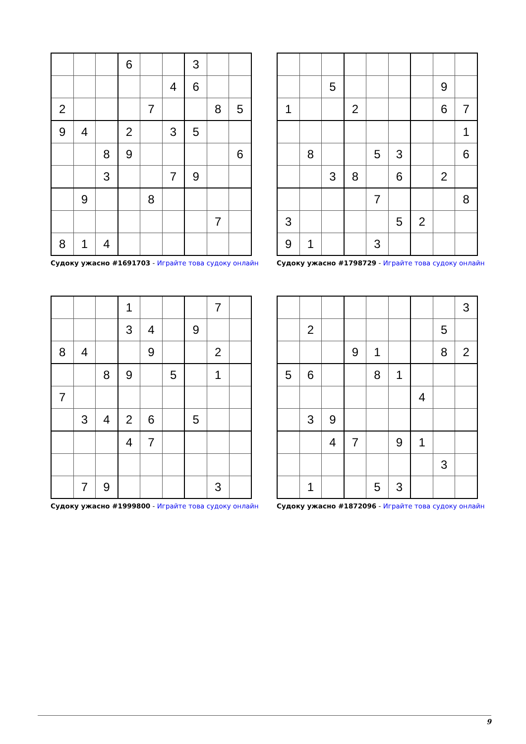| | | | 6 | | | 3 | | |
| | | | | | 4 | 6 | | |
| 2 | | | | 7 | | | 8 | 5 |
| 9 | 4 | | 2 | | 3 | 5 | | |
| | | 8 | 9 | | | | | 6 |
| | | 3 | | | 7 | 9 | | |
| | 9 | | | 8 | | | | |
| | | | | | | | 7 | |
| 8 | 1 | 4 | | | | | | |
Судоку ужасно #1691703 - Играйте това судоку онлайн
| | | 5 | | | | | 9 | |
| 1 | | | 2 | | | | 6 | 7 |
| | | | | | | | | 1 |
| | 8 | | | 5 | 3 | | | 6 |
| | | 3 | 8 | | 6 | | 2 | |
| | | | | 7 | | | | 8 |
| 3 | | | | | 5 | 2 | | |
| 9 | 1 | | | 3 | | | | |
Судоку ужасно #1798729 - Играйте това судоку онлайн
| | | | 1 | | | | 7 | |
| | | | 3 | 4 | | 9 | | |
| 8 | 4 | | | 9 | | | 2 | |
| | | 8 | 9 | | 5 | | 1 | |
| 7 | | | | | | | | |
| | 3 | 4 | 2 | 6 | | 5 | | |
| | | | 4 | 7 | | | | |
| | 7 | 9 | | | | | 3 | |
Судоку ужасно #1999800 - Играйте това судоку онлайн
| | | | | | | | | 3 |
| | 2 | | | | | | 5 | |
| | | | 9 | 1 | | | 8 | 2 |
| 5 | 6 | | | 8 | 1 | | | |
| | | | | | | 4 | | |
| | 3 | 9 | | | | | | |
| | | 4 | 7 | | 9 | 1 | | |
| | | | | | | | 3 | |
| | 1 | | | 5 | 3 | | | |
Судоку ужасно #1872096 - Играйте това судоку онлайн
9